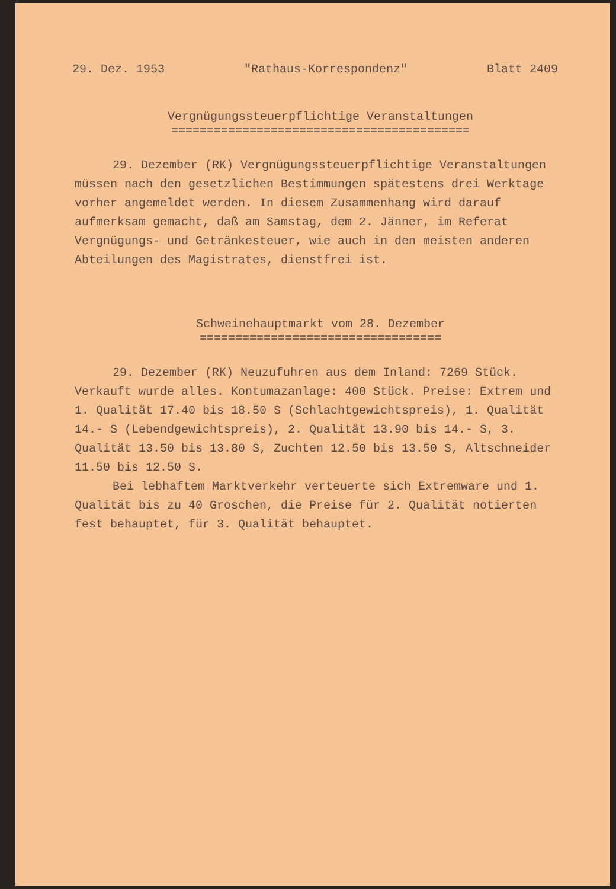29. Dez. 1953 "Rathaus-Korrespondenz" Blatt 2409
Vergnügungssteuerpflichtige Veranstaltungen
==========================================
29. Dezember (RK) Vergnügungssteuerpflichtige Veranstaltungen müssen nach den gesetzlichen Bestimmungen spätestens drei Werktage vorher angemeldet werden. In diesem Zusammenhang wird darauf aufmerksam gemacht, daß am Samstag, dem 2. Jänner, im Referat Vergnügungs- und Getränkesteuer, wie auch in den meisten anderen Abteilungen des Magistrates, dienstfrei ist.
Schweinehauptmarkt vom 28. Dezember
==================================
29. Dezember (RK) Neuzufuhren aus dem Inland: 7269 Stück. Verkauft wurde alles. Kontumazanlage: 400 Stück. Preise: Extrem und 1. Qualität 17.40 bis 18.50 S (Schlachtgewichtspreis), 1. Qualität 14.- S (Lebendgewichtspreis), 2. Qualität 13.90 bis 14.- S, 3. Qualität 13.50 bis 13.80 S, Zuchten 12.50 bis 13.50 S, Altschneider 11.50 bis 12.50 S.
Bei lebhaftem Marktverkehr verteuerte sich Extremware und 1. Qualität bis zu 40 Groschen, die Preise für 2. Qualität notierten fest behauptet, für 3. Qualität behauptet.